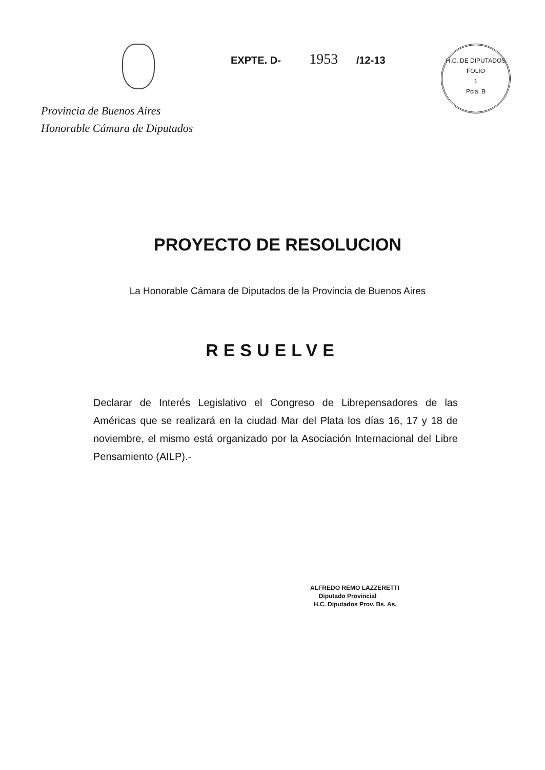Provincia de Buenos Aires
Honorable Cámara de Diputados
EXPTE. D- 1953 /12-13
H.C. DE DIPUTADOS
FOLIO
1
Pcia. B
PROYECTO DE RESOLUCION
La Honorable Cámara de Diputados de la Provincia de Buenos Aires
RESUELVE
Declarar de Interés Legislativo el Congreso de Librepensadores de las Américas que se realizará en la ciudad Mar del Plata los días 16, 17 y 18 de noviembre, el mismo está organizado por la Asociación Internacional del Libre Pensamiento (AILP).-
ALFREDO REMO LAZZERETTI
Diputado Provincial
H.C. Diputados Prov. Bs. As.